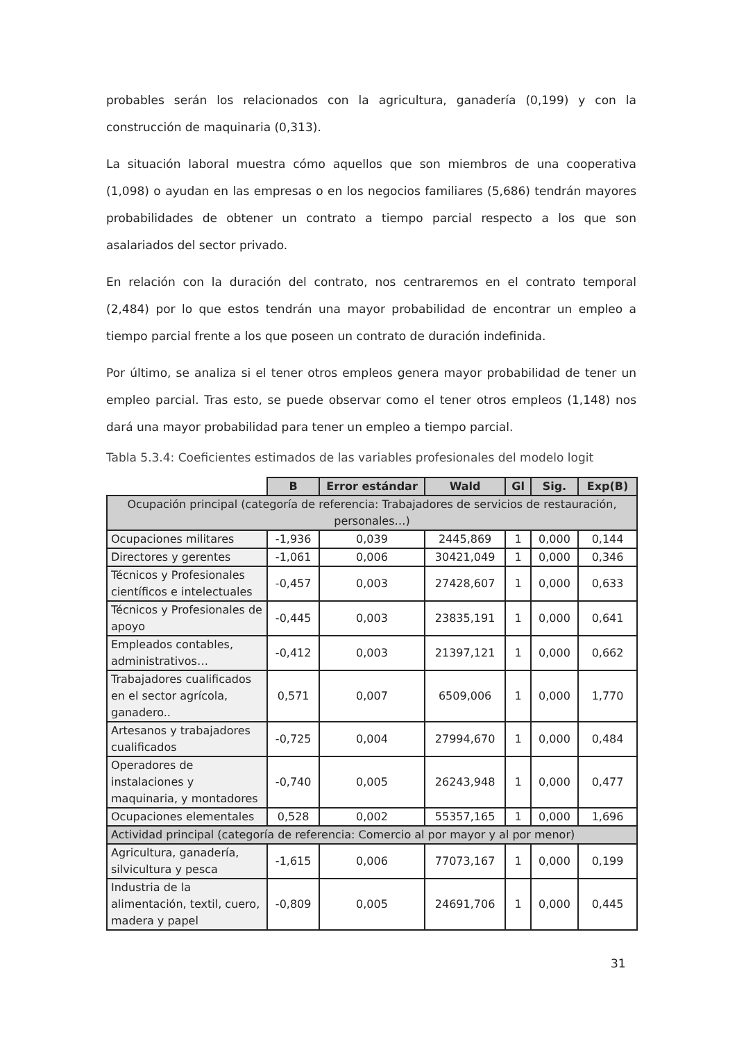probables serán los relacionados con la agricultura, ganadería (0,199) y con la construcción de maquinaria (0,313).
La situación laboral muestra cómo aquellos que son miembros de una cooperativa (1,098) o ayudan en las empresas o en los negocios familiares (5,686) tendrán mayores probabilidades de obtener un contrato a tiempo parcial respecto a los que son asalariados del sector privado.
En relación con la duración del contrato, nos centraremos en el contrato temporal (2,484) por lo que estos tendrán una mayor probabilidad de encontrar un empleo a tiempo parcial frente a los que poseen un contrato de duración indefinida.
Por último, se analiza si el tener otros empleos genera mayor probabilidad de tener un empleo parcial. Tras esto, se puede observar como el tener otros empleos (1,148) nos dará una mayor probabilidad para tener un empleo a tiempo parcial.
Tabla 5.3.4: Coeficientes estimados de las variables profesionales del modelo logit
| | B | Error estándar | Wald | Gl | Sig. | Exp(B) |
| --- | --- | --- | --- | --- | --- | --- |
| Ocupación principal (categoría de referencia: Trabajadores de servicios de restauración, personales…) | | | | | | |
| Ocupaciones militares | -1,936 | 0,039 | 2445,869 | 1 | 0,000 | 0,144 |
| Directores y gerentes | -1,061 | 0,006 | 30421,049 | 1 | 0,000 | 0,346 |
| Técnicos y Profesionales científicos e intelectuales | -0,457 | 0,003 | 27428,607 | 1 | 0,000 | 0,633 |
| Técnicos y Profesionales de apoyo | -0,445 | 0,003 | 23835,191 | 1 | 0,000 | 0,641 |
| Empleados contables, administrativos… | -0,412 | 0,003 | 21397,121 | 1 | 0,000 | 0,662 |
| Trabajadores cualificados en el sector agrícola, ganadero.. | 0,571 | 0,007 | 6509,006 | 1 | 0,000 | 1,770 |
| Artesanos y trabajadores cualificados | -0,725 | 0,004 | 27994,670 | 1 | 0,000 | 0,484 |
| Operadores de instalaciones y maquinaria, y montadores | -0,740 | 0,005 | 26243,948 | 1 | 0,000 | 0,477 |
| Ocupaciones elementales | 0,528 | 0,002 | 55357,165 | 1 | 0,000 | 1,696 |
| Actividad principal (categoría de referencia: Comercio al por mayor y al por menor) | | | | | | |
| Agricultura, ganadería, silvicultura y pesca | -1,615 | 0,006 | 77073,167 | 1 | 0,000 | 0,199 |
| Industria de la alimentación, textil, cuero, madera y papel | -0,809 | 0,005 | 24691,706 | 1 | 0,000 | 0,445 |
31